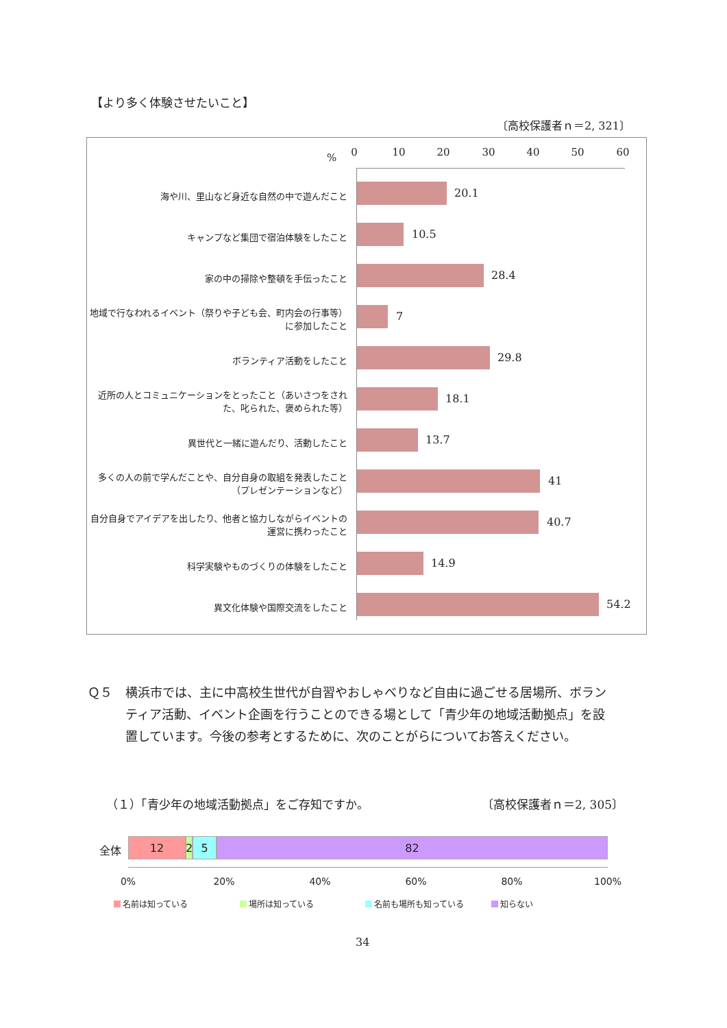【より多く体験させたいこと】
〔高校保護者ｎ＝2, 321〕
% 0 10 20 30 40 50 60
海や川、里山など身近な自然の中で遊んだこと
20.1
キャンプなど集団で宿泊体験をしたこと
10.5
家の中の掃除や整頓を手伝ったこと
28.4
地域で行なわれるイベント（祭りや子ども会、町内会の行事等）に参加したこと
7
ボランティア活動をしたこと
29.8
近所の人とコミュニケーションをとったこと（あいさつをされた、叱られた、褒められた等）
18.1
異世代と一緒に遊んだり、活動したこと
13.7
多くの人の前で学んだことや、自分自身の取組を発表したこと（プレゼンテーションなど）
41
自分自身でアイデアを出したり、他者と協力しながらイベントの運営に携わったこと
40.7
科学実験やものづくりの体験をしたこと
14.9
異文化体験や国際交流をしたこと
54.2
Ｑ５ 横浜市では、主に中高校生世代が自習やおしゃべりなど自由に過ごせる居場所、ボランティア活動、イベント企画を行うことのできる場として「青少年の地域活動拠点」を設置しています。今後の参考とするために、次のことがらについてお答えください。
（１）「青少年の地域活動拠点」をご存知ですか。
〔高校保護者ｎ＝2, 305〕
全体
12 2 5 82
0% 20% 40% 60% 80% 100%
名前は知っている 場所は知っている 名前も場所も知っている 知らない
34